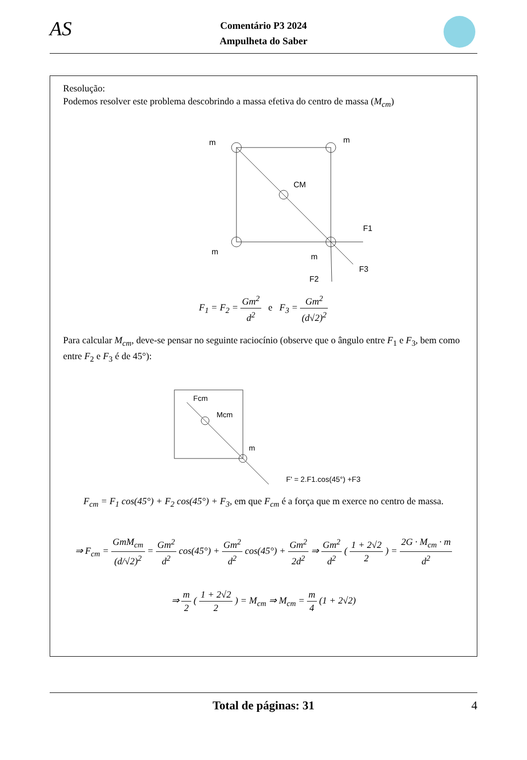AS Comentário P3 2024
Ampulheta do Saber
Resolução:
Podemos resolver este problema descobrindo a massa efetiva do centro de massa (M<sub>cm</sub>)
m
m
CM
m
m
F1
F3
F2
F<sub>1</sub> = F<sub>2</sub> = Gm<sup>2</sup> d<sup>2</sup> e F<sub>3</sub> = Gm<sup>2</sup> (d√2)<sup>2</sup>
Para calcular M<sub>cm</sub>, deve-se pensar no seguinte raciocínio (observe que o ângulo entre F<sub>1</sub> e F<sub>3</sub>, bem como entre F<sub>2</sub> e F<sub>3</sub> é de 45°):
Fcm
Mcm
m
F' = 2.F1.cos(45°) +F3
F<sub>cm</sub> = F<sub>1</sub> cos(45°) + F<sub>2</sub> cos(45°) + F<sub>3</sub>, em que F<sub>cm</sub> é a força que m exerce no centro de massa.
⇒ F<sub>cm</sub> = GmM<sub>cm</sub> (d/√2)<sup>2</sup> = Gm<sup>2</sup> d<sup>2</sup> cos(45°) + Gm<sup>2</sup> d<sup>2</sup> cos(45°) + Gm<sup>2</sup> 2d<sup>2</sup> ⇒ Gm<sup>2</sup> d<sup>2</sup> ( 1 + 2√2 2 ) = 2G · M<sub>cm</sub> · m d<sup>2</sup>
⇒ m 2 ( 1 + 2√2 2 ) = M<sub>cm</sub> ⇒ M<sub>cm</sub> = m 4 (1 + 2√2)
Total de páginas: 31 4